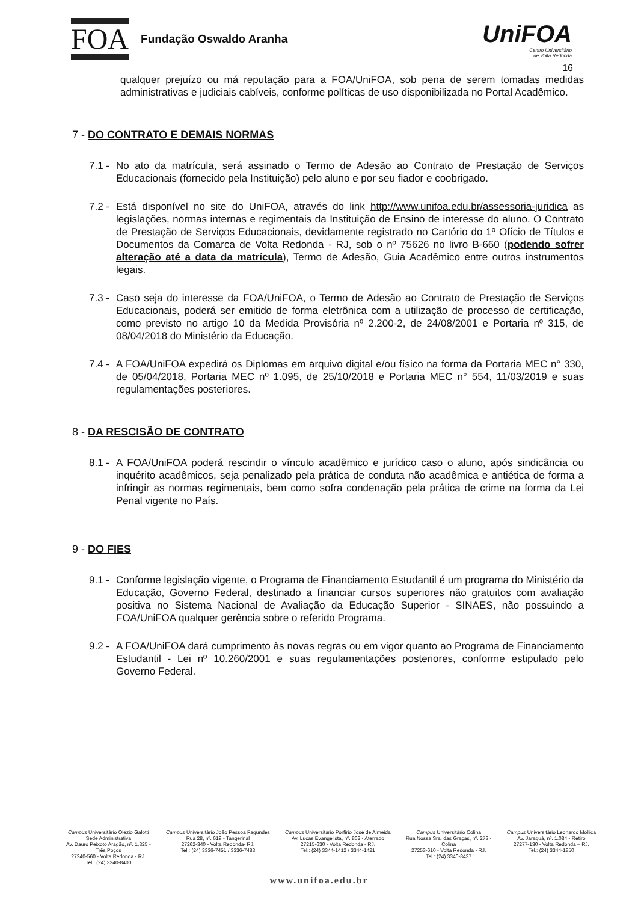FOA
Fundação Oswaldo Aranha
UniFOA
Centro Universitário
de Volta Redonda
16
qualquer prejuízo ou má reputação para a FOA/UniFOA, sob pena de serem tomadas medidas administrativas e judiciais cabíveis, conforme políticas de uso disponibilizada no Portal Acadêmico.
7 - DO CONTRATO E DEMAIS NORMAS
7.1 - No ato da matrícula, será assinado o Termo de Adesão ao Contrato de Prestação de Serviços Educacionais (fornecido pela Instituição) pelo aluno e por seu fiador e coobrigado.
7.2 - Está disponível no site do UniFOA, através do link http://www.unifoa.edu.br/assessoria-juridica as legislações, normas internas e regimentais da Instituição de Ensino de interesse do aluno. O Contrato de Prestação de Serviços Educacionais, devidamente registrado no Cartório do 1º Ofício de Títulos e Documentos da Comarca de Volta Redonda - RJ, sob o nº 75626 no livro B-660 (podendo sofrer alteração até a data da matrícula), Termo de Adesão, Guia Acadêmico entre outros instrumentos legais.
7.3 - Caso seja do interesse da FOA/UniFOA, o Termo de Adesão ao Contrato de Prestação de Serviços Educacionais, poderá ser emitido de forma eletrônica com a utilização de processo de certificação, como previsto no artigo 10 da Medida Provisória nº 2.200-2, de 24/08/2001 e Portaria nº 315, de 08/04/2018 do Ministério da Educação.
7.4 - A FOA/UniFOA expedirá os Diplomas em arquivo digital e/ou físico na forma da Portaria MEC n° 330, de 05/04/2018, Portaria MEC nº 1.095, de 25/10/2018 e Portaria MEC n° 554, 11/03/2019 e suas regulamentações posteriores.
8 - DA RESCISÃO DE CONTRATO
8.1 - A FOA/UniFOA poderá rescindir o vínculo acadêmico e jurídico caso o aluno, após sindicância ou inquérito acadêmicos, seja penalizado pela prática de conduta não acadêmica e antiética de forma a infringir as normas regimentais, bem como sofra condenação pela prática de crime na forma da Lei Penal vigente no País.
9 - DO FIES
9.1 - Conforme legislação vigente, o Programa de Financiamento Estudantil é um programa do Ministério da Educação, Governo Federal, destinado a financiar cursos superiores não gratuitos com avaliação positiva no Sistema Nacional de Avaliação da Educação Superior - SINAES, não possuindo a FOA/UniFOA qualquer gerência sobre o referido Programa.
9.2 - A FOA/UniFOA dará cumprimento às novas regras ou em vigor quanto ao Programa de Financiamento Estudantil - Lei nº 10.260/2001 e suas regulamentações posteriores, conforme estipulado pelo Governo Federal.
Campus Universitário Olezio Galotti
Sede Administrativa
Av. Dauro Peixoto Aragão, nº. 1.325 -
Três Poços
27240-560 - Volta Redonda - RJ.
Tel.: (24) 3340-8400
Campus Universitário João Pessoa Fagundes
Rua 28, nº. 619 - Tangerinal
27262-340 - Volta Redonda- RJ.
Tel.: (24) 3336-7451 / 3336-7483
Campus Universitário Porfírio José de Almeida
Av. Lucas Evangelista, nº. 862 - Aterrado
27215-630 - Volta Redonda - RJ.
Tel.: (24) 3344-1412 / 3344-1421
Campus Universitário Colina
Rua Nossa Sra. das Graças, nº. 273 -
Colina
27253-610 - Volta Redonda - RJ.
Tel.: (24) 3340-8437
Campus Universitário Leonardo Mollica
Av. Jaraguá, nº. 1.084 - Retiro
27277-130 - Volta Redonda – RJ.
Tel.: (24) 3344-1850
www.unifoa.edu.br